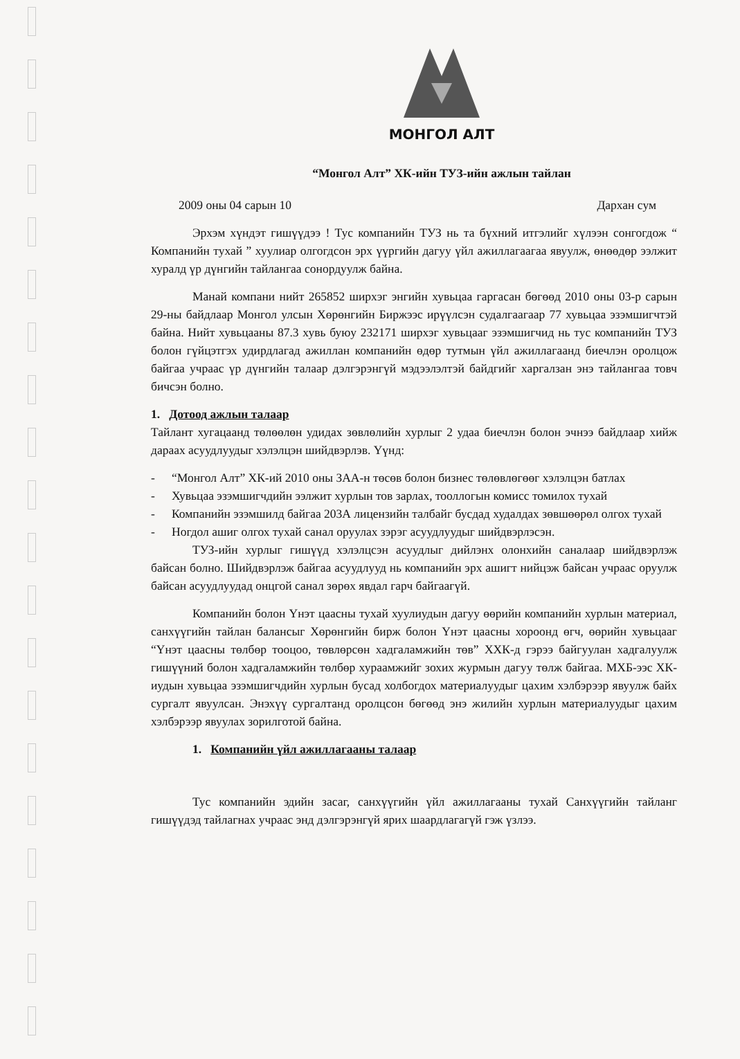МОНГОЛ АЛТ
“Монгол Алт” ХК-ийн ТУЗ-ийн ажлын тайлан
2009 оны 04 сарын 10 Дархан сум
Эрхэм хүндэт гишүүдээ ! Тус компанийн ТУЗ нь та бүхний итгэлийг хүлээн сонгогдож “ Компанийн тухай ” хуулиар олгогдсон эрх үүргийн дагуу үйл ажиллагаагаа явуулж, өнөөдөр ээлжит хуралд үр дүнгийн тайлангаа сонордуулж байна.
Манай компани нийт 265852 ширхэг энгийн хувьцаа гаргасан бөгөөд 2010 оны 03-р сарын 29-ны байдлаар Монгол улсын Хөрөнгийн Биржээс ирүүлсэн судалгаагаар 77 хувьцаа эзэмшигчтэй байна. Нийт хувьцааны 87.3 хувь буюу 232171 ширхэг хувьцааг эзэмшигчид нь тус компанийн ТУЗ болон гүйцэтгэх удирдлагад ажиллан компанийн өдөр тутмын үйл ажиллагаанд биечлэн оролцож байгаа учраас үр дүнгийн талаар дэлгэрэнгүй мэдээлэлтэй байдгийг харгалзан энэ тайлангаа товч бичсэн болно.
1. Дотоод ажлын талаар
Тайлант хугацаанд төлөөлөн удидах зөвлөлийн хурлыг 2 удаа биечлэн болон эчнээ байдлаар хийж дараах асуудлуудыг хэлэлцэн шийдвэрлэв. Үүнд:
- “Монгол Алт” ХК-ий 2010 оны ЗАА-н төсөв болон бизнес төлөвлөгөөг хэлэлцэн батлах
- Хувьцаа эзэмшигчдийн ээлжит хурлын тов зарлах, тооллогын комисс томилох тухай
- Компанийн эзэмшилд байгаа 203А лицензийн талбайг бусдад худалдах зөвшөөрөл олгох тухай
- Ногдол ашиг олгох тухай санал оруулах зэрэг асуудлуудыг шийдвэрлэсэн.
ТУЗ-ийн хурлыг гишүүд хэлэлцсэн асуудлыг дийлэнх олонхийн саналаар шийдвэрлэж байсан болно. Шийдвэрлэж байгаа асуудлууд нь компанийн эрх ашигт нийцэж байсан учраас оруулж байсан асуудлуудад онцгой санал зөрөх явдал гарч байгаагүй.
Компанийн болон Үнэт цаасны тухай хуулиудын дагуу өөрийн компанийн хурлын материал, санхүүгийн тайлан балансыг Хөрөнгийн бирж болон Үнэт цаасны хороонд өгч, өөрийн хувьцааг “Үнэт цаасны төлбөр тооцоо, төвлөрсөн хадгаламжийн төв” ХХК-д гэрээ байгуулан хадгалуулж гишүүний болон хадгаламжийн төлбөр хураамжийг зохих журмын дагуу төлж байгаа. МХБ-ээс ХК-иудын хувьцаа эзэмшигчдийн хурлын бусад холбогдох материалуудыг цахим хэлбэрээр явуулж байх сургалт явуулсан. Энэхүү сургалтанд оролцсон бөгөөд энэ жилийн хурлын материалуудыг цахим хэлбэрээр явуулах зорилготой байна.
1. Компанийн үйл ажиллагааны талаар
Тус компанийн эдийн засаг, санхүүгийн үйл ажиллагааны тухай Санхүүгийн тайланг гишүүдэд тайлагнах учраас энд дэлгэрэнгүй ярих шаардлагагүй гэж үзлээ.